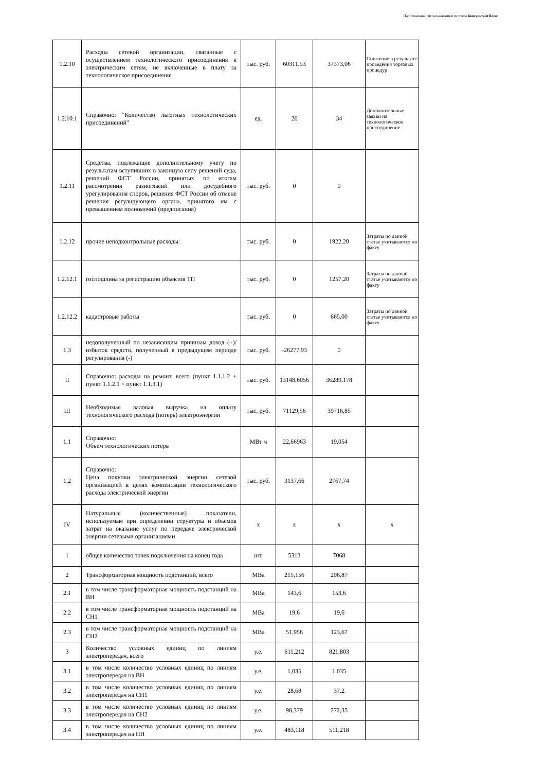Подготовлено с использованием системы КонсультантПлюс
| 1.2.10 | Расходы сетевой организации, связанные с осуществлением технологического присоединения к электрическим сетям, не включенные в плату за технологическое присоединение | тыс. руб. | 60311,53 | 37373,06 | Снижение в результате проведения торговых процедур |
| 1.2.10.1 | Справочно: "Количество льготных технологических присоединений" | ед. | 26 | 34 | Дополнительные заявки на технологическое присоединение |
| 1.2.11 | Средства, подлежащие дополнительному учету по результатам вступивших в законную силу решений суда, решений ФСТ России, принятых по итогам рассмотрения разногласий или досудебного урегулирования споров, решения ФСТ России об отмене решения регулирующего органа, принятого им с превышением полномочий (предписания) | тыс. руб. | 0 | 0 | |
| 1.2.12 | прочие неподконтрольные расходы: | тыс. руб. | 0 | 1922,20 | Затраты по данной статье учитываются по факту |
| 1.2.12.1 | госпошлина за регистрацию объектов ТП | тыс. руб. | 0 | 1257,20 | Затраты по данной статье учитываются по факту |
| 1.2.12.2 | кадастровые работы | тыс. руб. | 0 | 665,00 | Затраты по данной статье учитываются по факту |
| 1.3 | недополученный по независящим причинам доход (+)/избыток средств, полученный в предыдущем периоде регулирования (-) | тыс. руб. | -26277,93 | 0 | |
| II | Справочно: расходы на ремонт, всего (пункт 1.1.1.2 + пункт 1.1.2.1 + пункт 1.1.3.1) | тыс. руб. | 13148,6056 | 36289,178 | |
| III | Необходимая валовая выручка на оплату технологического расхода (потерь) электроэнергии | тыс. руб. | 71129,56 | 39716,85 | |
| 1.1 | Справочно: Объем технологических потерь | МВт·ч | 22,66963 | 19,054 | |
| 1.2 | Справочно: Цена покупки электрической энергии сетевой организацией в целях компенсации технологического расхода электрической энергии | тыс. руб. | 3137,66 | 2767,74 | |
| IV | Натуральные (количественные) показатели, используемые при определении структуры и объемов затрат на оказание услуг по передаче электрической энергии сетевыми организациями | x | x | x | x |
| 1 | общее количество точек подключения на конец года | шт. | 5313 | 7068 | |
| 2 | Трансформаторная мощность подстанций, всего | МВа | 215,156 | 296,87 | |
| 2.1 | в том числе трансформаторная мощность подстанций на ВН | МВа | 143,6 | 153,6 | |
| 2.2 | в том числе трансформаторная мощность подстанций на СН1 | МВа | 19,6 | 19,6 | |
| 2.3 | в том числе трансформаторная мощность подстанций на СН2 | МВа | 51,956 | 123,67 | |
| 3 | Количество условных единиц по линиям электропередач, всего | у.е. | 611,212 | 821,803 | |
| 3.1 | в том числе количество условных единиц по линиям электропередач на ВН | у.е. | 1,035 | 1,035 | |
| 3.2 | в том числе количество условных единиц по линиям электропередач на СН1 | у.е. | 28,68 | 37,2 | |
| 3.3 | в том числе количество условных единиц по линиям электропередач на СН2 | у.е. | 98,379 | 272,35 | |
| 3.4 | в том числе количество условных единиц по линиям электропередач на НН | у.е. | 483,118 | 511,218 | |